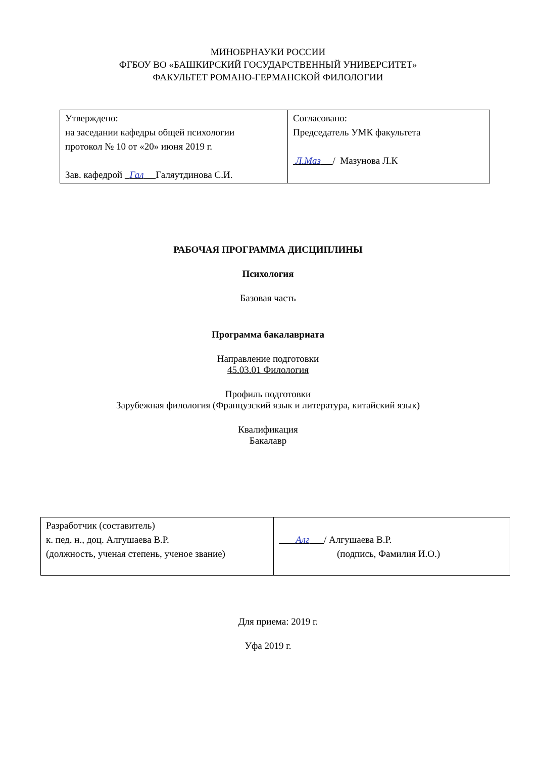МИНОБРНАУКИ РОССИИ
ФГБОУ ВО «БАШКИРСКИЙ ГОСУДАРСТВЕННЫЙ УНИВЕРСИТЕТ»
ФАКУЛЬТЕТ РОМАНО-ГЕРМАНСКОЙ ФИЛОЛОГИИ
| Утверждено: на заседании кафедры общей психологии протокол № 10 от «20» июня 2019 г. Зав. кафедрой Гал Галяутдинова С.И. | Согласовано: Председатель УМК факультета Л.Маз / Мазунова Л.К |
РАБОЧАЯ ПРОГРАММА ДИСЦИПЛИНЫ
Психология
Базовая часть
Программа бакалавриата
Направление подготовки
45.03.01 Филология
Профиль подготовки
Зарубежная филология (Французский язык и литература, китайский язык)
Квалификация
Бакалавр
| Разработчик (составитель) к. пед. н., доц. Алгушаева В.Р. (должность, ученая степень, ученое звание) | Алг / Алгушаева В.Р. (подпись, Фамилия И.О.) |
Для приема: 2019 г.
Уфа 2019 г.